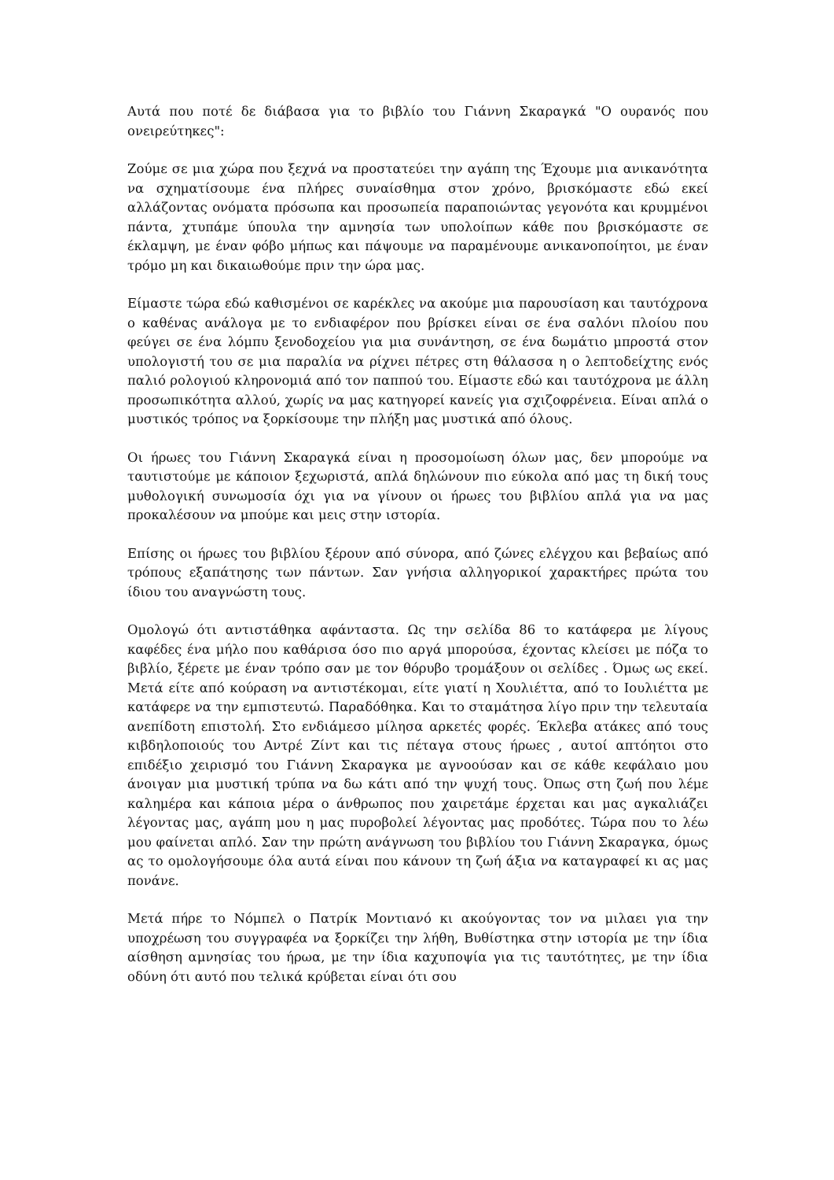Αυτά που ποτέ δε διάβασα για το βιβλίο του Γιάννη Σκαραγκά "Ο ουρανός που ονειρεύτηκες":
Ζούμε σε μια χώρα που ξεχνά να προστατεύει την αγάπη της Έχουμε μια ανικανότητα να σχηματίσουμε ένα πλήρες συναίσθημα στον χρόνο, βρισκόμαστε εδώ εκεί αλλάζοντας ονόματα πρόσωπα και προσωπεία παραποιώντας γεγονότα και κρυμμένοι πάντα, χτυπάμε ύπουλα την αμνησία των υπολοίπων κάθε που βρισκόμαστε σε έκλαμψη, με έναν φόβο μήπως και πάψουμε να παραμένουμε ανικανοποίητοι, με έναν τρόμο μη και δικαιωθούμε πριν την ώρα μας.
Είμαστε τώρα εδώ καθισμένοι σε καρέκλες να ακούμε μια παρουσίαση και ταυτόχρονα ο καθένας ανάλογα με το ενδιαφέρον που βρίσκει είναι σε ένα σαλόνι πλοίου που φεύγει σε ένα λόμπυ ξενοδοχείου για μια συνάντηση, σε ένα δωμάτιο μπροστά στον υπολογιστή του σε μια παραλία να ρίχνει πέτρες στη θάλασσα η ο λεπτοδείχτης ενός παλιό ρολογιού κληρονομιά από τον παππού του. Είμαστε εδώ και ταυτόχρονα με άλλη προσωπικότητα αλλού, χωρίς να μας κατηγορεί κανείς για σχιζοφρένεια. Είναι απλά ο μυστικός τρόπος να ξορκίσουμε την πλήξη μας μυστικά από όλους.
Οι ήρωες του Γιάννη Σκαραγκά είναι η προσομοίωση όλων μας, δεν μπορούμε να ταυτιστούμε με κάποιον ξεχωριστά, απλά δηλώνουν πιο εύκολα από μας τη δική τους μυθολογική συνωμοσία όχι για να γίνουν οι ήρωες του βιβλίου απλά για να μας προκαλέσουν να μπούμε και μεις στην ιστορία.
Επίσης οι ήρωες του βιβλίου ξέρουν από σύνορα, από ζώνες ελέγχου και βεβαίως από τρόπους εξαπάτησης των πάντων. Σαν γνήσια αλληγορικοί χαρακτήρες πρώτα του ίδιου του αναγνώστη τους.
Ομολογώ ότι αντιστάθηκα αφάνταστα. Ως την σελίδα 86 το κατάφερα με λίγους καφέδες ένα μήλο που καθάρισα όσο πιο αργά μπορούσα, έχοντας κλείσει με πόζα το βιβλίο, ξέρετε με έναν τρόπο σαν με τον θόρυβο τρομάξουν οι σελίδες . Όμως ως εκεί. Μετά είτε από κούραση να αντιστέκομαι, είτε γιατί η Χουλιέττα, από το Ιουλιέττα με κατάφερε να την εμπιστευτώ. Παραδόθηκα. Και το σταμάτησα λίγο πριν την τελευταία ανεπίδοτη επιστολή. Στο ενδιάμεσο μίλησα αρκετές φορές. Έκλεβα ατάκες από τους κιβδηλοποιούς του Αντρέ Ζίντ και τις πέταγα στους ήρωες , αυτοί απτόητοι στο επιδέξιο χειρισμό του Γιάννη Σκαραγκα με αγνοούσαν και σε κάθε κεφάλαιο μου άνοιγαν μια μυστική τρύπα να δω κάτι από την ψυχή τους. Όπως στη ζωή που λέμε καλημέρα και κάποια μέρα ο άνθρωπος που χαιρετάμε έρχεται και μας αγκαλιάζει λέγοντας μας, αγάπη μου η μας πυροβολεί λέγοντας μας προδότες. Τώρα που το λέω μου φαίνεται απλό. Σαν την πρώτη ανάγνωση του βιβλίου του Γιάννη Σκαραγκα, όμως ας το ομολογήσουμε όλα αυτά είναι που κάνουν τη ζωή άξια να καταγραφεί κι ας μας πονάνε.
Μετά πήρε το Νόμπελ ο Πατρίκ Μοντιανό κι ακούγοντας τον να μιλαει για την υποχρέωση του συγγραφέα να ξορκίζει την λήθη, Βυθίστηκα στην ιστορία με την ίδια αίσθηση αμνησίας του ήρωα, με την ίδια καχυποψία για τις ταυτότητες, με την ίδια οδύνη ότι αυτό που τελικά κρύβεται είναι ότι σου